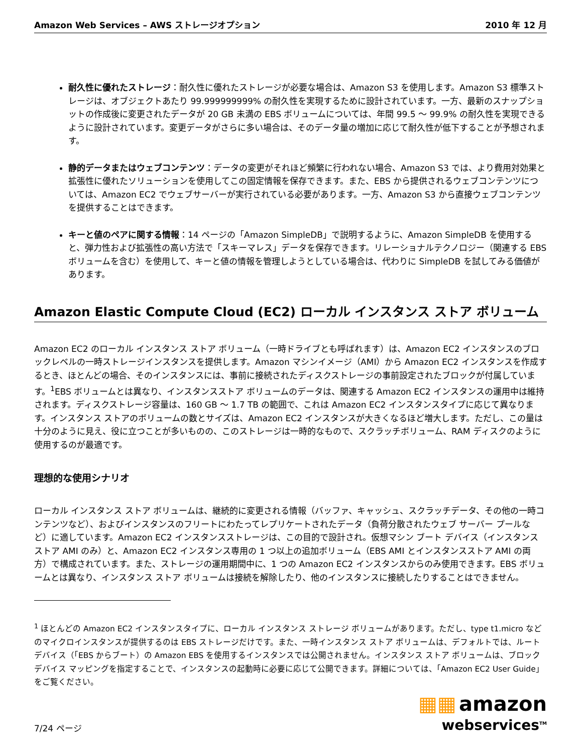Amazon Web Services – AWS ストレージオプション 2010 年 12 月
耐久性に優れたストレージ：耐久性に優れたストレージが必要な場合は、Amazon S3 を使用します。Amazon S3 標準ストレージは、オブジェクトあたり 99.999999999% の耐久性を実現するために設計されています。一方、最新のスナップショットの作成後に変更されたデータが 20 GB 未満の EBS ボリュームについては、年間 99.5 ～ 99.9% の耐久性を実現できるように設計されています。変更データがさらに多い場合は、そのデータ量の増加に応じて耐久性が低下することが予想されます。
静的データまたはウェブコンテンツ：データの変更がそれほど頻繁に行われない場合、Amazon S3 では、より費用対効果と拡張性に優れたソリューションを使用してこの固定情報を保存できます。また、EBS から提供されるウェブコンテンツについては、Amazon EC2 でウェブサーバーが実行されている必要があります。一方、Amazon S3 から直接ウェブコンテンツを提供することはできます。
キーと値のペアに関する情報：14 ページの「Amazon SimpleDB」で説明するように、Amazon SimpleDB を使用すると、弾力性および拡張性の高い方法で「スキーマレス」データを保存できます。リレーショナルテクノロジー（関連する EBS ボリュームを含む）を使用して、キーと値の情報を管理しようとしている場合は、代わりに SimpleDB を試してみる価値があります。
Amazon Elastic Compute Cloud (EC2) ローカル インスタンス ストア ボリューム
Amazon EC2 のローカル インスタンス ストア ボリューム（一時ドライブとも呼ばれます）は、Amazon EC2 インスタンスのブロックレベルの一時ストレージインスタンスを提供します。Amazon マシンイメージ（AMI）から Amazon EC2 インスタンスを作成するとき、ほとんどの場合、そのインスタンスには、事前に接続されたディスクストレージの事前設定されたブロックが付属しています。<sup>1</sup>EBS ボリュームとは異なり、インスタンスストア ボリュームのデータは、関連する Amazon EC2 インスタンスの運用中は維持されます。ディスクストレージ容量は、160 GB ～ 1.7 TB の範囲で、これは Amazon EC2 インスタンスタイプに応じて異なります。インスタンス ストアのボリュームの数とサイズは、Amazon EC2 インスタンスが大きくなるほど増大します。ただし、この量は十分のように見え、役に立つことが多いものの、このストレージは一時的なもので、スクラッチボリューム、RAM ディスクのように使用するのが最適です。
理想的な使用シナリオ
ローカル インスタンス ストア ボリュームは、継続的に変更される情報（バッファ、キャッシュ、スクラッチデータ、その他の一時コンテンツなど）、およびインスタンスのフリートにわたってレプリケートされたデータ（負荷分散されたウェブ サーバー プールなど）に適しています。Amazon EC2 インスタンスストレージは、この目的で設計され。仮想マシン ブート デバイス（インスタンス ストア AMI のみ）と、Amazon EC2 インスタンス専用の 1 つ以上の追加ボリューム（EBS AMI とインスタンスストア AMI の両方）で構成されています。また、ストレージの運用期間中に、1 つの Amazon EC2 インスタンスからのみ使用できます。EBS ボリュームとは異なり、インスタンス ストア ボリュームは接続を解除したり、他のインスタンスに接続したりすることはできません。
<sup>1</sup> ほとんどの Amazon EC2 インスタンスタイプに、ローカル インスタンス ストレージ ボリュームがあります。ただし、type t1.micro などのマイクロインスタンスが提供するのは EBS ストレージだけです。また、一時インスタンス ストア ボリュームは、デフォルトでは、ルートデバイス（「EBS からブート）の Amazon EBS を使用するインスタンスでは公開されません。インスタンス ストア ボリュームは、ブロック デバイス マッピングを指定することで、インスタンスの起動時に必要に応じて公開できます。詳細については、「Amazon EC2 User Guide」をご覧ください。
7/24 ページ
▦▦ amazon
webservices<sup>TM</sup>